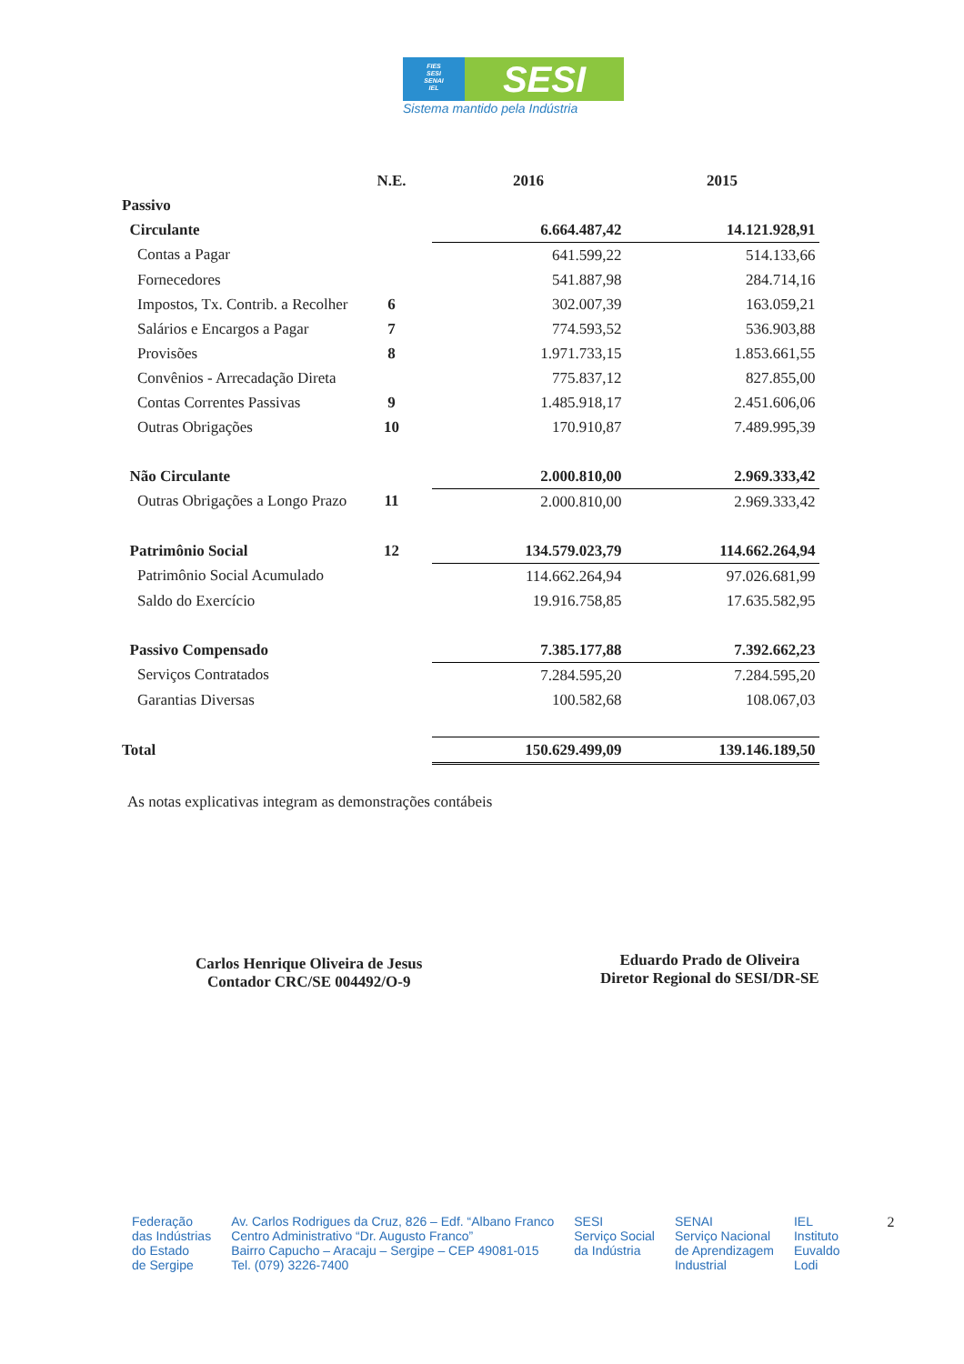FIES
SESI
SENAI
IEL
SESI
Sistema mantido pela Indústria
| | N.E. | 2016 | 2015 |
| --- | --- | --- | --- |
| Passivo | | | |
| Circulante | | 6.664.487,42 | 14.121.928,91 |
| Contas a Pagar | | 641.599,22 | 514.133,66 |
| Fornecedores | | 541.887,98 | 284.714,16 |
| Impostos, Tx. Contrib. a Recolher | 6 | 302.007,39 | 163.059,21 |
| Salários e Encargos a Pagar | 7 | 774.593,52 | 536.903,88 |
| Provisões | 8 | 1.971.733,15 | 1.853.661,55 |
| Convênios - Arrecadação Direta | | 775.837,12 | 827.855,00 |
| Contas Correntes Passivas | 9 | 1.485.918,17 | 2.451.606,06 |
| Outras Obrigações | 10 | 170.910,87 | 7.489.995,39 |
| Não Circulante | | 2.000.810,00 | 2.969.333,42 |
| Outras Obrigações a Longo Prazo | 11 | 2.000.810,00 | 2.969.333,42 |
| Patrimônio Social | 12 | 134.579.023,79 | 114.662.264,94 |
| Patrimônio Social Acumulado | | 114.662.264,94 | 97.026.681,99 |
| Saldo do Exercício | | 19.916.758,85 | 17.635.582,95 |
| Passivo Compensado | | 7.385.177,88 | 7.392.662,23 |
| Serviços Contratados | | 7.284.595,20 | 7.284.595,20 |
| Garantias Diversas | | 100.582,68 | 108.067,03 |
| Total | | 150.629.499,09 | 139.146.189,50 |
As notas explicativas integram as demonstrações contábeis
Carlos Henrique Oliveira de Jesus
Contador CRC/SE 004492/O-9
Eduardo Prado de Oliveira
Diretor Regional do SESI/DR-SE
Federação
das Indústrias
do Estado
de Sergipe
Av. Carlos Rodrigues da Cruz, 826 – Edf. “Albano Franco
Centro Administrativo “Dr. Augusto Franco”
Bairro Capucho – Aracaju – Sergipe – CEP 49081-015
Tel. (079) 3226-7400
SESI
Serviço Social
da Indústria
SENAI
Serviço Nacional
de Aprendizagem
Industrial
IEL
Instituto
Euvaldo
Lodi
2